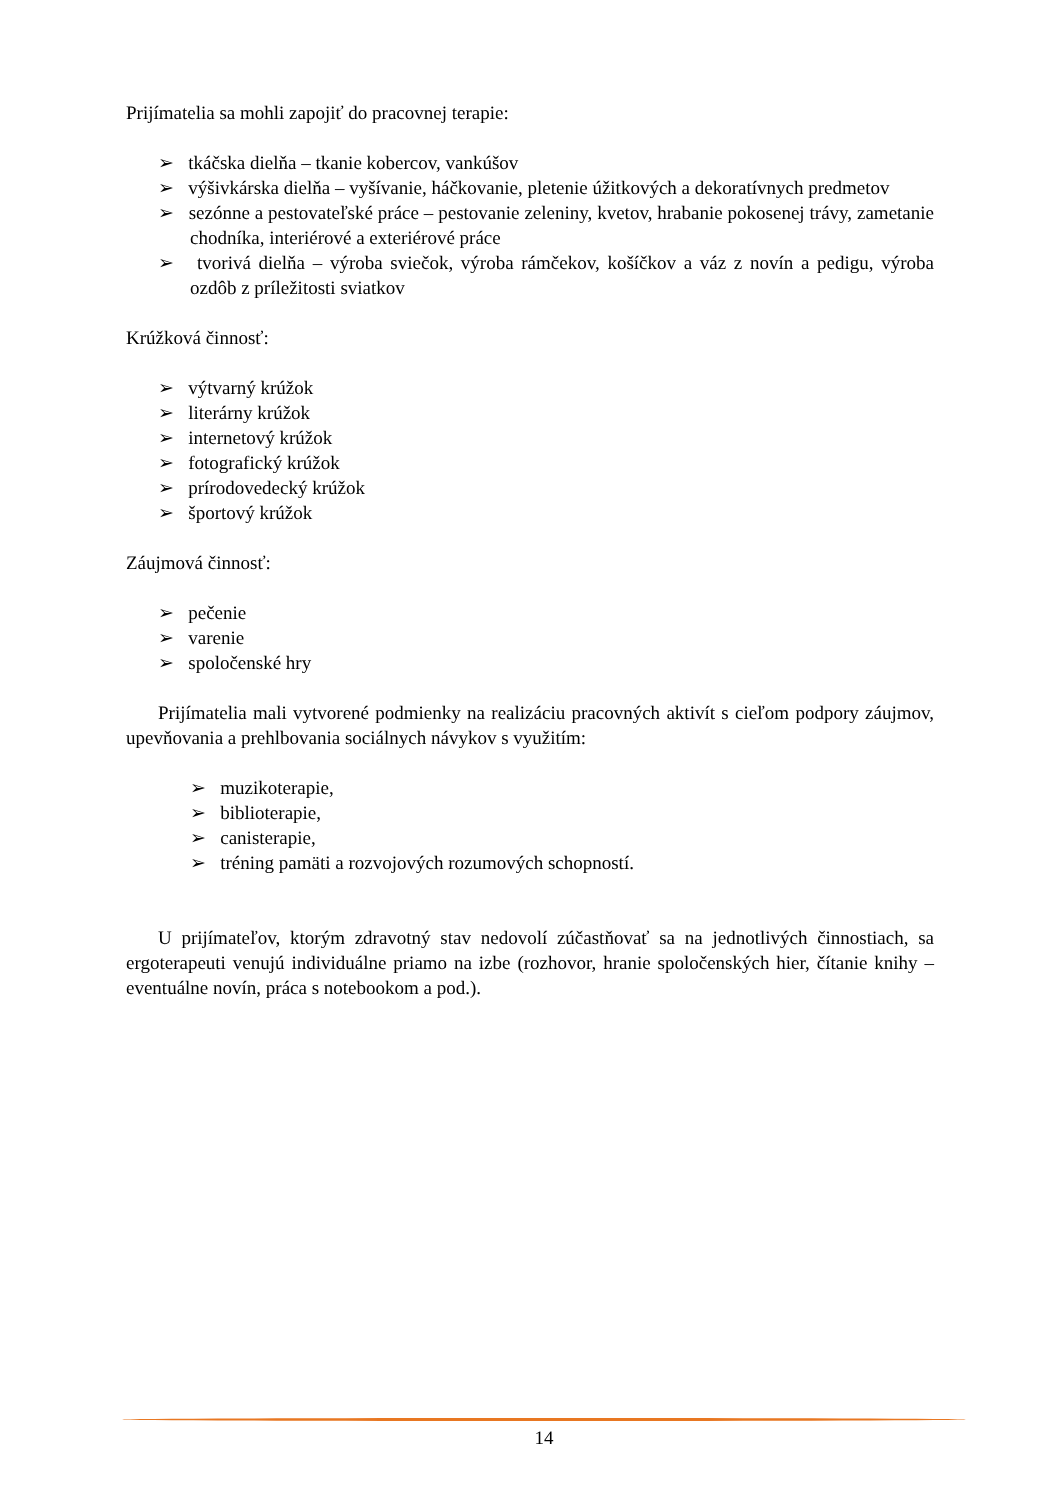Prijímatelia sa mohli zapojiť do pracovnej terapie:
➢ tkáčska dielňa – tkanie kobercov, vankúšov
➢ výšivkárska dielňa – vyšívanie, háčkovanie, pletenie úžitkových a dekoratívnych predmetov
➢ sezónne a pestovateľské práce – pestovanie zeleniny, kvetov, hrabanie pokosenej trávy, zametanie chodníka, interiérové a exteriérové práce
➢ tvorivá dielňa – výroba sviečok, výroba rámčekov, košíčkov a váz z novín a pedigu, výroba ozdôb z príležitosti sviatkov
Krúžková činnosť:
➢ výtvarný krúžok
➢ literárny krúžok
➢ internetový krúžok
➢ fotografický krúžok
➢ prírodovedecký krúžok
➢ športový krúžok
Záujmová činnosť:
➢ pečenie
➢ varenie
➢ spoločenské hry
Prijímatelia mali vytvorené podmienky na realizáciu pracovných aktivít s cieľom podpory záujmov, upevňovania a prehlbovania sociálnych návykov s využitím:
➢ muzikoterapie,
➢ biblioterapie,
➢ canisterapie,
➢ tréning pamäti a rozvojových rozumových schopností.
U prijímateľov, ktorým zdravotný stav nedovolí zúčastňovať sa na jednotlivých činnostiach, sa ergoterapeuti venujú individuálne priamo na izbe (rozhovor, hranie spoločenských hier, čítanie knihy – eventuálne novín, práca s notebookom a pod.).
14